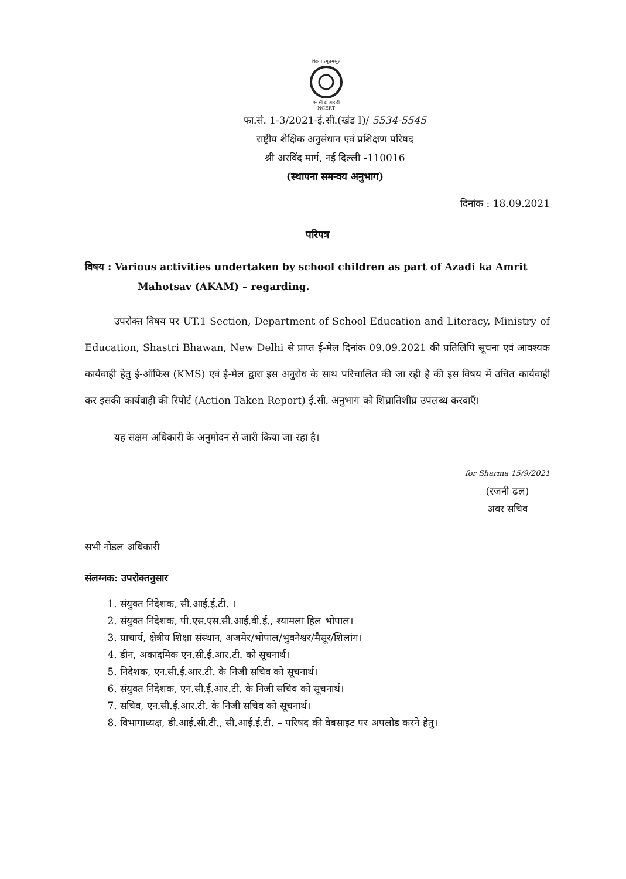विद्यया ऽमृतमश्नुते
एन सी ई आर टी
NCERT
फा.सं. 1-3/2021-ई.सी.(खंड I)/ 5534-5545
राष्ट्रीय शैक्षिक अनुसंधान एवं प्रशिक्षण परिषद
श्री अरविंद मार्ग, नई दिल्ली -110016
(स्थापना समन्वय अनुभाग)
दिनांक : 18.09.2021
परिपत्र
विषय : Various activities undertaken by school children as part of Azadi ka Amrit Mahotsav (AKAM) – regarding.
उपरोक्त विषय पर UT.1 Section, Department of School Education and Literacy, Ministry of Education, Shastri Bhawan, New Delhi से प्राप्त ई-मेल दिनांक 09.09.2021 की प्रतिलिपि सूचना एवं आवश्यक कार्यवाही हेतु ई-ऑफिस (KMS) एवं ई-मेल द्वारा इस अनुरोध के साथ परिचालित की जा रही है की इस विषय में उचित कार्यवाही कर इसकी कार्यवाही की रिपोर्ट (Action Taken Report) ई.सी. अनुभाग को शिघ्रातिशीघ्र उपलब्ध करवाएँ।
यह सक्षम अधिकारी के अनुमोदन से जारी किया जा रहा है।
for Sharma 15/9/2021
(रजनी ढल)
अवर सचिव
सभी नोडल अधिकारी
संलग्नक: उपरोक्तनुसार
1. संयुक्त निदेशक, सी.आई.ई.टी. ।
2. संयुक्त निदेशक, पी.एस.एस.सी.आई.वी.ई., श्यामला हिल भोपाल।
3. प्राचार्य, क्षेत्रीय शिक्षा संस्थान, अजमेर/भोपाल/भुवनेश्वर/मैसूर/शिलांग।
4. डीन, अकादमिक एन.सी.ई.आर.टी. को सूचनार्थ।
5. निदेशक, एन.सी.ई.आर.टी. के निजी सचिव को सूचनार्थ।
6. संयुक्त निदेशक, एन.सी.ई.आर.टी. के निजी सचिव को सूचनार्थ।
7. सचिव, एन.सी.ई.आर.टी. के निजी सचिव को सूचनार्थ।
8. विभागाध्यक्ष, डी.आई.सी.टी., सी.आई.ई.टी. – परिषद की वेबसाइट पर अपलोड करने हेतु।